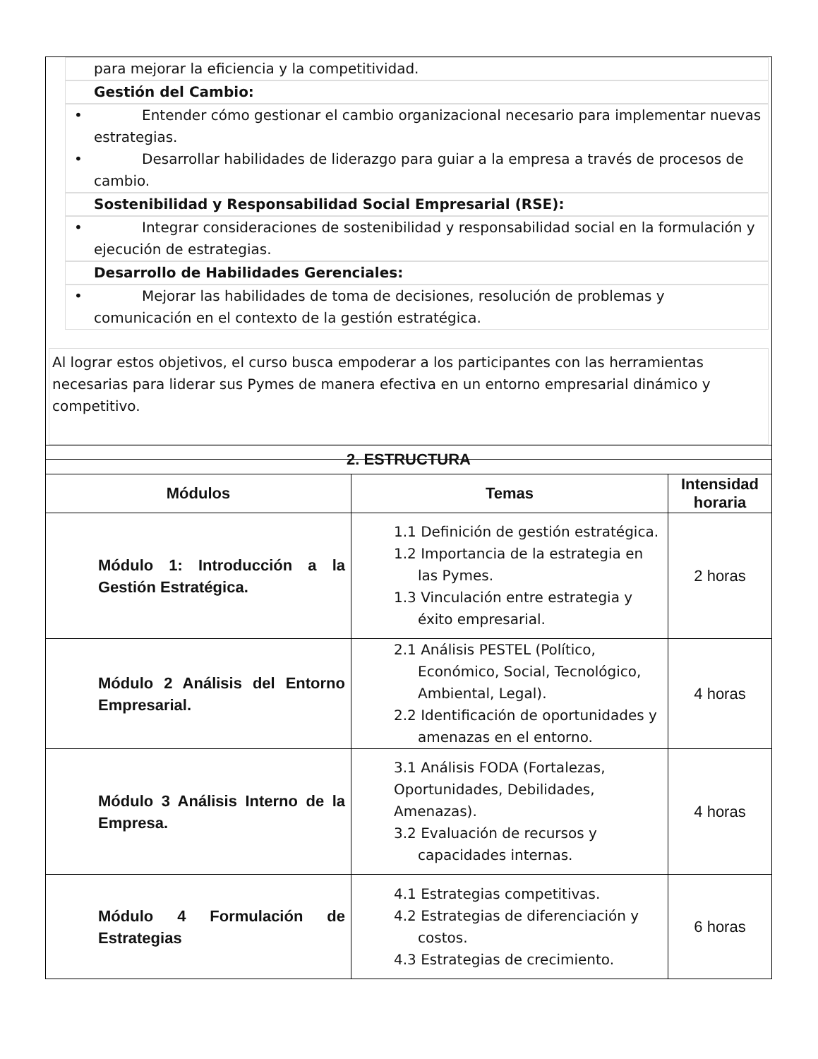para mejorar la eficiencia y la competitividad.
Gestión del Cambio:
• Entender cómo gestionar el cambio organizacional necesario para implementar nuevas estrategias.
• Desarrollar habilidades de liderazgo para guiar a la empresa a través de procesos de cambio.
Sostenibilidad y Responsabilidad Social Empresarial (RSE):
• Integrar consideraciones de sostenibilidad y responsabilidad social en la formulación y ejecución de estrategias.
Desarrollo de Habilidades Gerenciales:
• Mejorar las habilidades de toma de decisiones, resolución de problemas y comunicación en el contexto de la gestión estratégica.
Al lograr estos objetivos, el curso busca empoderar a los participantes con las herramientas necesarias para liderar sus Pymes de manera efectiva en un entorno empresarial dinámico y competitivo.
| 2. ESTRUCTURA | | |
| --- | --- | --- |
| Módulos | Temas | Intensidad horaria |
| Módulo 1: Introducción a la Gestión Estratégica. | 1.1 Definición de gestión estratégica. 1.2 Importancia de la estrategia en las Pymes. 1.3 Vinculación entre estrategia y éxito empresarial. | 2 horas |
| Módulo 2 Análisis del Entorno Empresarial. | 2.1 Análisis PESTEL (Político, Económico, Social, Tecnológico, Ambiental, Legal). 2.2 Identificación de oportunidades y amenazas en el entorno. | 4 horas |
| Módulo 3 Análisis Interno de la Empresa. | 3.1 Análisis FODA (Fortalezas, Oportunidades, Debilidades, Amenazas). 3.2 Evaluación de recursos y capacidades internas. | 4 horas |
| Módulo 4 Formulación de Estrategias | 4.1 Estrategias competitivas. 4.2 Estrategias de diferenciación y costos. 4.3 Estrategias de crecimiento. | 6 horas |